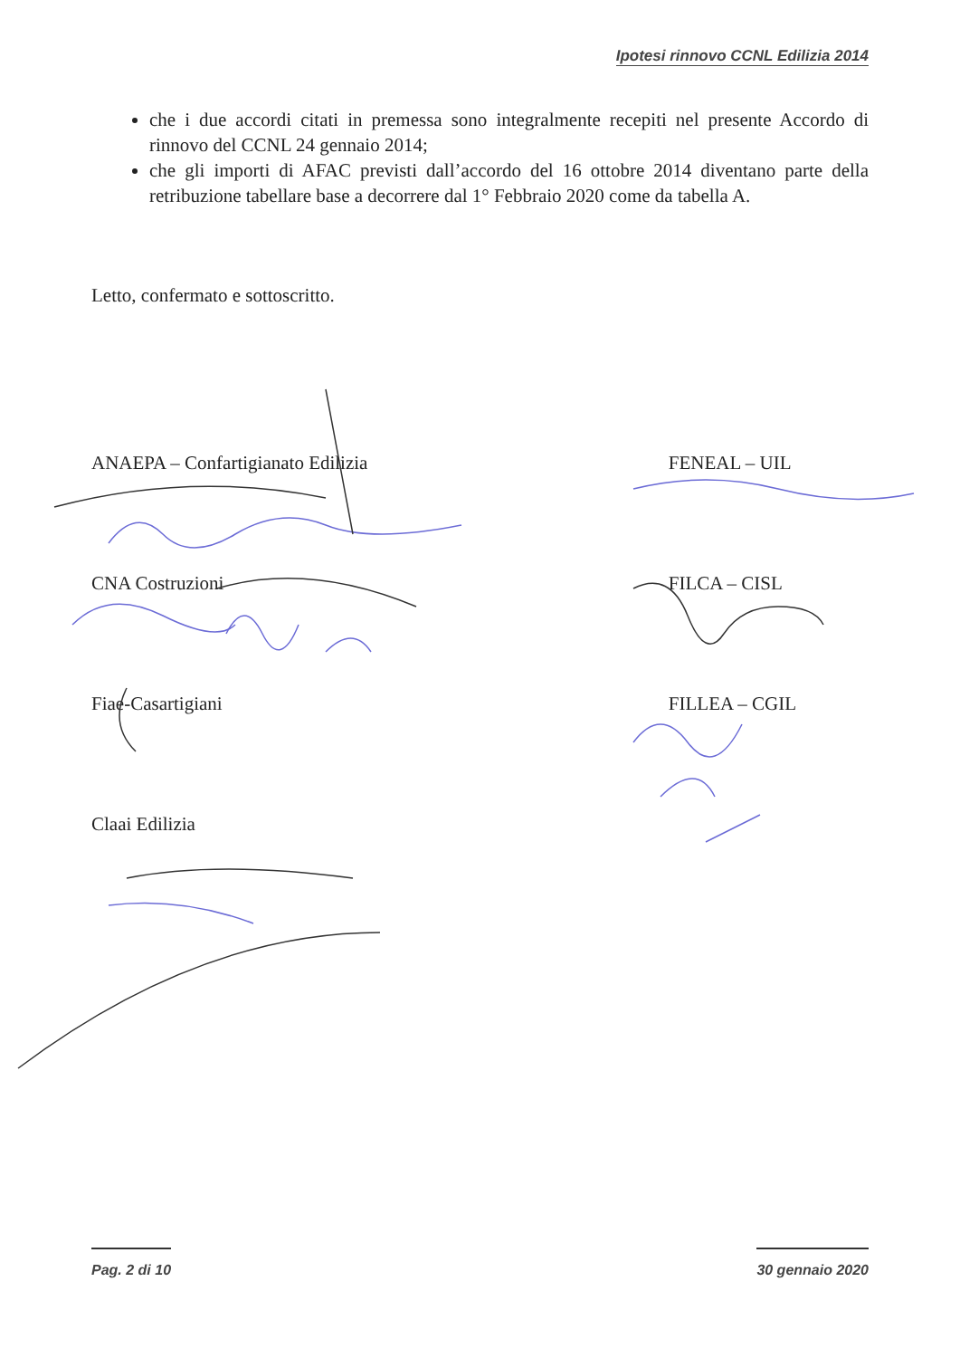Ipotesi rinnovo CCNL Edilizia 2014
che i due accordi citati in premessa sono integralmente recepiti nel presente Accordo di rinnovo del CCNL 24 gennaio 2014;
che gli importi di AFAC previsti dall’accordo del 16 ottobre 2014 diventano parte della retribuzione tabellare base a decorrere dal 1° Febbraio 2020 come da tabella A.
Letto, confermato e sottoscritto.
ANAEPA – Confartigianato Edilizia
CNA Costruzioni
Fiae-Casartigiani
Claai Edilizia
FENEAL – UIL
FILCA – CISL
FILLEA – CGIL
Pag. 2 di 10 30 gennaio 2020